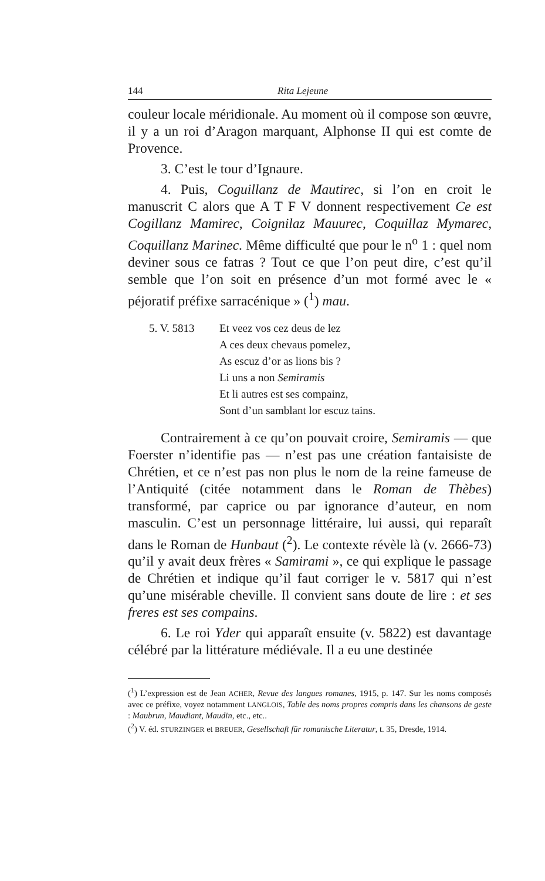144 Rita Lejeune
couleur locale méridionale. Au moment où il compose son œuvre, il y a un roi d’Aragon marquant, Alphonse II qui est comte de Provence.
3. C’est le tour d’Ignaure.
4. Puis, Coguillanz de Mautirec, si l’on en croit le manuscrit C alors que A T F V donnent respectivement Ce est Cogillanz Mamirec, Coignilaz Mauurec, Coquillaz Mymarec, Coquillanz Marinec. Même difficulté que pour le n<sup>o</sup> 1 : quel nom deviner sous ce fatras ? Tout ce que l’on peut dire, c’est qu’il semble que l’on soit en présence d’un mot formé avec le « péjoratif préfixe sarracénique » (<sup>1</sup>) mau.
5. V. 5813 Et veez vos cez deus de lez
A ces deux chevaus pomelez,
As escuz d’or as lions bis ?
Li uns a non Semiramis
Et li autres est ses compainz,
Sont d’un samblant lor escuz tains.
Contrairement à ce qu’on pouvait croire, Semiramis — que Foerster n’identifie pas — n’est pas une création fantaisiste de Chrétien, et ce n’est pas non plus le nom de la reine fameuse de l’Antiquité (citée notamment dans le Roman de Thèbes) transformé, par caprice ou par ignorance d’auteur, en nom masculin. C’est un personnage littéraire, lui aussi, qui reparaît dans le Roman de Hunbaut (<sup>2</sup>). Le contexte révèle là (v. 2666-73) qu’il y avait deux frères « Samirami », ce qui explique le passage de Chrétien et indique qu’il faut corriger le v. 5817 qui n’est qu’une misérable cheville. Il convient sans doute de lire : et ses freres est ses compains.
6. Le roi Yder qui apparaît ensuite (v. 5822) est davantage célébré par la littérature médiévale. Il a eu une destinée
(<sup>1</sup>) L’expression est de Jean ACHER, Revue des langues romanes, 1915, p. 147. Sur les noms composés avec ce préfixe, voyez notamment LANGLOIS, Table des noms propres compris dans les chansons de geste : Maubrun, Maudiant, Maudin, etc., etc..
(<sup>2</sup>) V. éd. STURZINGER et BREUER, Gesellschaft für romanische Literatur, t. 35, Dresde, 1914.